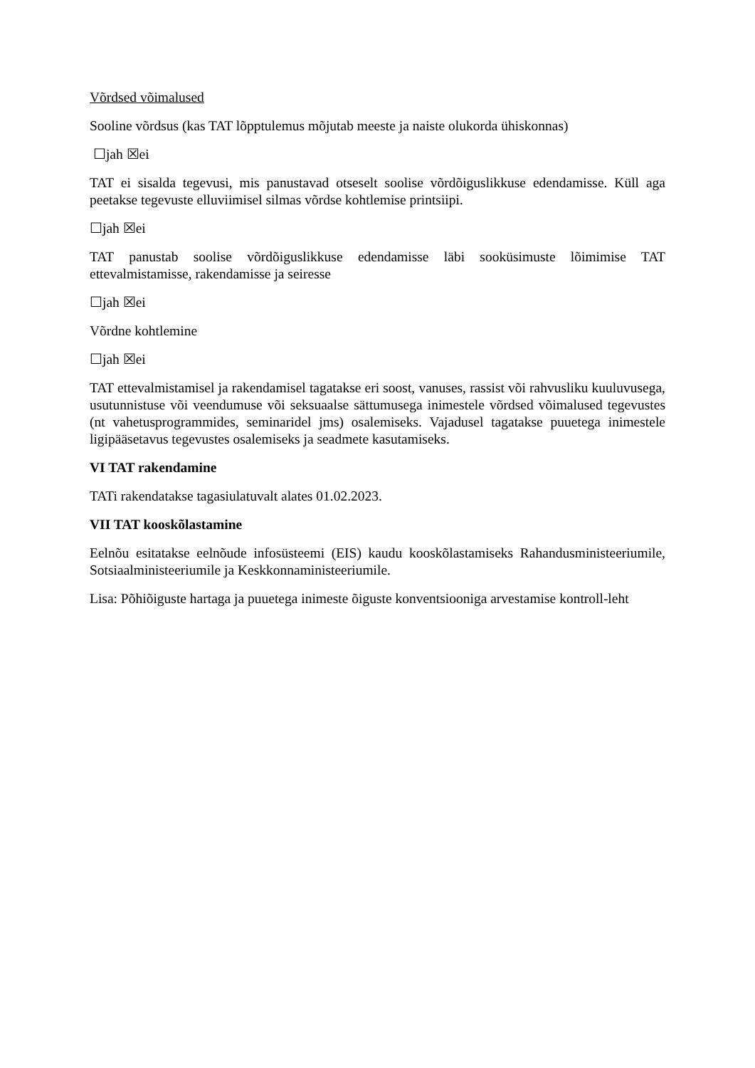Võrdsed võimalused
Sooline võrdsus (kas TAT lõpptulemus mõjutab meeste ja naiste olukorda ühiskonnas)
☐jah ☒ei
TAT ei sisalda tegevusi, mis panustavad otseselt soolise võrdõiguslikkuse edendamisse. Küll aga peetakse tegevuste elluviimisel silmas võrdse kohtlemise printsiipi.
☐jah ☒ei
TAT panustab soolise võrdõiguslikkuse edendamisse läbi sooküsimuste lõimimise TAT ettevalmistamisse, rakendamisse ja seiresse
☐jah ☒ei
Võrdne kohtlemine
☐jah ☒ei
TAT ettevalmistamisel ja rakendamisel tagatakse eri soost, vanuses, rassist või rahvusliku kuuluvusega, usutunnistuse või veendumuse või seksuaalse sättumusega inimestele võrdsed võimalused tegevustes (nt vahetusprogrammides, seminaridel jms) osalemiseks. Vajadusel tagatakse puuetega inimestele ligipääsetavus tegevustes osalemiseks ja seadmete kasutamiseks.
VI TAT rakendamine
TATi rakendatakse tagasiulatuvalt alates 01.02.2023.
VII TAT kooskõlastamine
Eelnõu esitatakse eelnõude infosüsteemi (EIS) kaudu kooskõlastamiseks Rahandusministeeriumile, Sotsiaalministeeriumile ja Keskkonnaministeeriumile.
Lisa: Põhiõiguste hartaga ja puuetega inimeste õiguste konventsiooniga arvestamise kontroll-leht